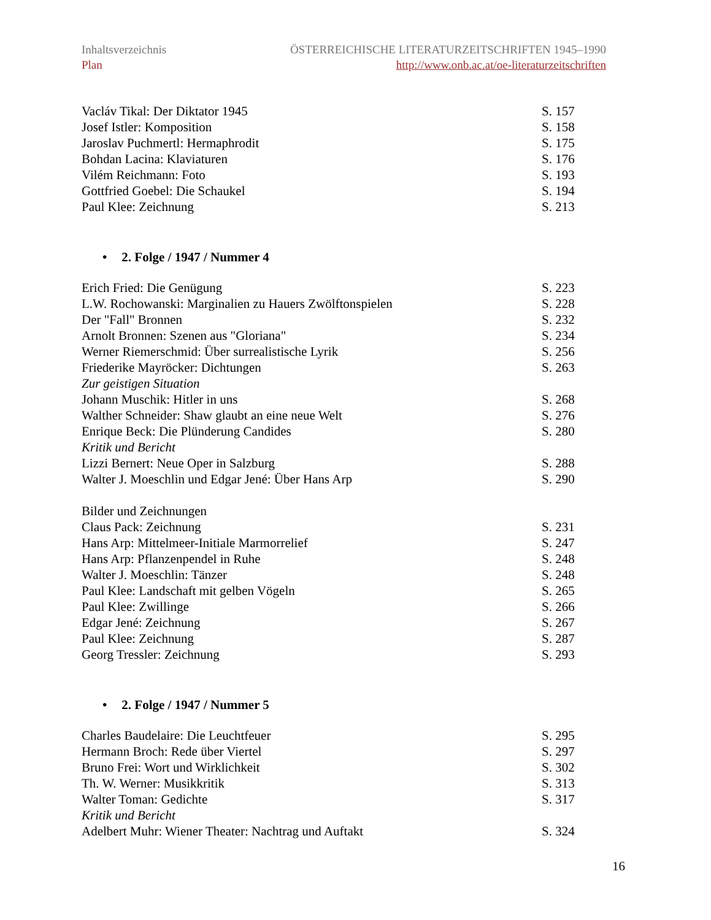Inhaltsverzeichnis ÖSTERREICHISCHE LITERATURZEITSCHRIFTEN 1945–1990
Plan http://www.onb.ac.at/oe-literaturzeitschriften
Vacláv Tikal: Der Diktator 1945 S. 157
Josef Istler: Komposition S. 158
Jaroslav Puchmertl: Hermaphrodit S. 175
Bohdan Lacina: Klaviaturen S. 176
Vilém Reichmann: Foto S. 193
Gottfried Goebel: Die Schaukel S. 194
Paul Klee: Zeichnung S. 213
• 2. Folge / 1947 / Nummer 4
Erich Fried: Die Genügung S. 223
L.W. Rochowanski: Marginalien zu Hauers Zwölftonspielen S. 228
Der "Fall" Bronnen S. 232
Arnolt Bronnen: Szenen aus "Gloriana" S. 234
Werner Riemerschmid: Über surrealistische Lyrik S. 256
Friederike Mayröcker: Dichtungen S. 263
Zur geistigen Situation
Johann Muschik: Hitler in uns S. 268
Walther Schneider: Shaw glaubt an eine neue Welt S. 276
Enrique Beck: Die Plünderung Candides S. 280
Kritik und Bericht
Lizzi Bernert: Neue Oper in Salzburg S. 288
Walter J. Moeschlin und Edgar Jené: Über Hans Arp S. 290
Bilder und Zeichnungen
Claus Pack: Zeichnung S. 231
Hans Arp: Mittelmeer-Initiale Marmorrelief S. 247
Hans Arp: Pflanzenpendel in Ruhe S. 248
Walter J. Moeschlin: Tänzer S. 248
Paul Klee: Landschaft mit gelben Vögeln S. 265
Paul Klee: Zwillinge S. 266
Edgar Jené: Zeichnung S. 267
Paul Klee: Zeichnung S. 287
Georg Tressler: Zeichnung S. 293
• 2. Folge / 1947 / Nummer 5
Charles Baudelaire: Die Leuchtfeuer S. 295
Hermann Broch: Rede über Viertel S. 297
Bruno Frei: Wort und Wirklichkeit S. 302
Th. W. Werner: Musikkritik S. 313
Walter Toman: Gedichte S. 317
Kritik und Bericht
Adelbert Muhr: Wiener Theater: Nachtrag und Auftakt S. 324
16